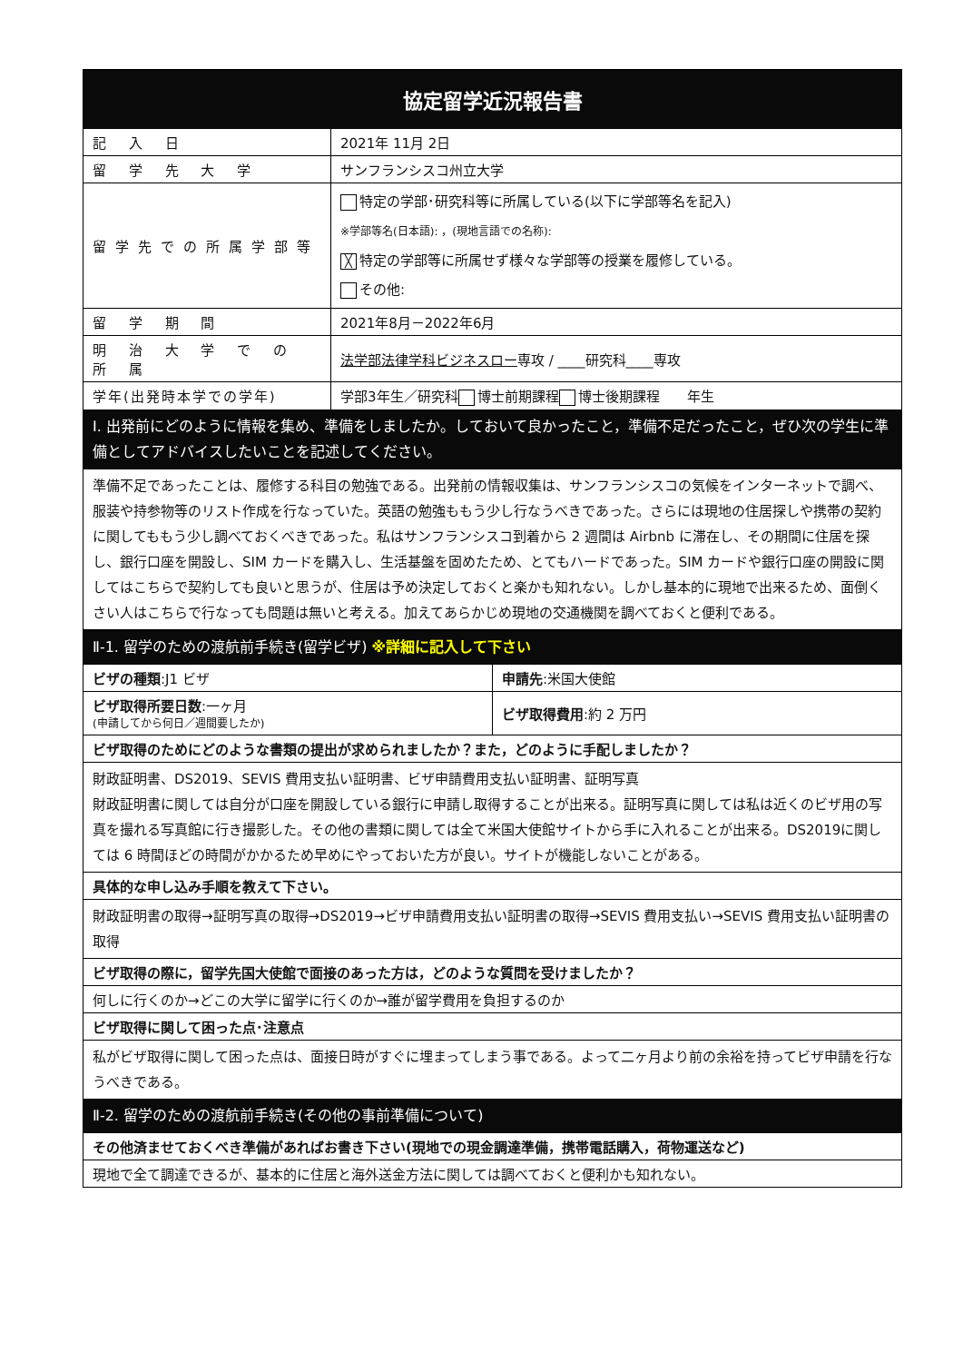| 協定留学近況報告書 | |
| --- | --- |
| 記 入 日 | 2021年 11月 2日 |
| 留 学 先 大 学 | サンフランシスコ州立大学 |
| 留学先での所属学部等 | 特定の学部･研究科等に所属している(以下に学部等名を記入) ※学部等名(日本語): ，(現地言語での名称): ╳ 特定の学部等に所属せず様々な学部等の授業を履修している。 その他: |
| 留 学 期 間 | 2021年8月－2022年6月 |
| 明 治 大 学 で の 所 属 | 法学部法律学科ビジネスロー 専攻 / ____研究科____専攻 |
| 学年(出発時本学での学年) | 学部3年生／研究科 博士前期課程 博士後期課程 年生 |
| Ⅰ. 出発前にどのように情報を集め、準備をしましたか。しておいて良かったこと，準備不足だったこと，ぜひ次の学生に準備としてアドバイスしたいことを記述してください。 | |
| 準備不足であったことは、履修する科目の勉強である。出発前の情報収集は、サンフランシスコの気候をインターネットで調べ、服装や持参物等のリスト作成を行なっていた。英語の勉強ももう少し行なうべきであった。さらには現地の住居探しや携帯の契約に関してももう少し調べておくべきであった。私はサンフランシスコ到着から 2 週間は Airbnb に滞在し、その期間に住居を探し、銀行口座を開設し、SIM カードを購入し、生活基盤を固めたため、とてもハードであった。SIM カードや銀行口座の開設に関してはこちらで契約しても良いと思うが、住居は予め決定しておくと楽かも知れない。しかし基本的に現地で出来るため、面倒くさい人はこちらで行なっても問題は無いと考える。加えてあらかじめ現地の交通機関を調べておくと便利である。 | |
| Ⅱ-1. 留学のための渡航前手続き(留学ビザ) ※詳細に記入して下さい | |
| ビザの種類 :J1 ビザ | 申請先 :米国大使館 |
| ビザ取得所要日数 :一ヶ月 (申請してから何日／週間要したか) | ビザ取得費用 :約 2 万円 |
| ビザ取得のためにどのような書類の提出が求められましたか？また，どのように手配しましたか？ | |
| 財政証明書、DS2019、SEVIS 費用支払い証明書、ビザ申請費用支払い証明書、証明写真 財政証明書に関しては自分が口座を開設している銀行に申請し取得することが出来る。証明写真に関しては私は近くのビザ用の写真を撮れる写真館に行き撮影した。その他の書類に関しては全て米国大使館サイトから手に入れることが出来る。DS2019に関しては 6 時間ほどの時間がかかるため早めにやっておいた方が良い。サイトが機能しないことがある。 | |
| 具体的な申し込み手順を教えて下さい。 | |
| 財政証明書の取得→証明写真の取得→DS2019→ビザ申請費用支払い証明書の取得→SEVIS 費用支払い→SEVIS 費用支払い証明書の取得 | |
| ビザ取得の際に，留学先国大使館で面接のあった方は，どのような質問を受けましたか？ | |
| 何しに行くのか→どこの大学に留学に行くのか→誰が留学費用を負担するのか | |
| ビザ取得に関して困った点･注意点 | |
| 私がビザ取得に関して困った点は、面接日時がすぐに埋まってしまう事である。よって二ヶ月より前の余裕を持ってビザ申請を行なうべきである。 | |
| Ⅱ-2. 留学のための渡航前手続き(その他の事前準備について) | |
| その他済ませておくべき準備があればお書き下さい(現地での現金調達準備，携帯電話購入，荷物運送など) | |
| 現地で全て調達できるが、基本的に住居と海外送金方法に関しては調べておくと便利かも知れない。 | |